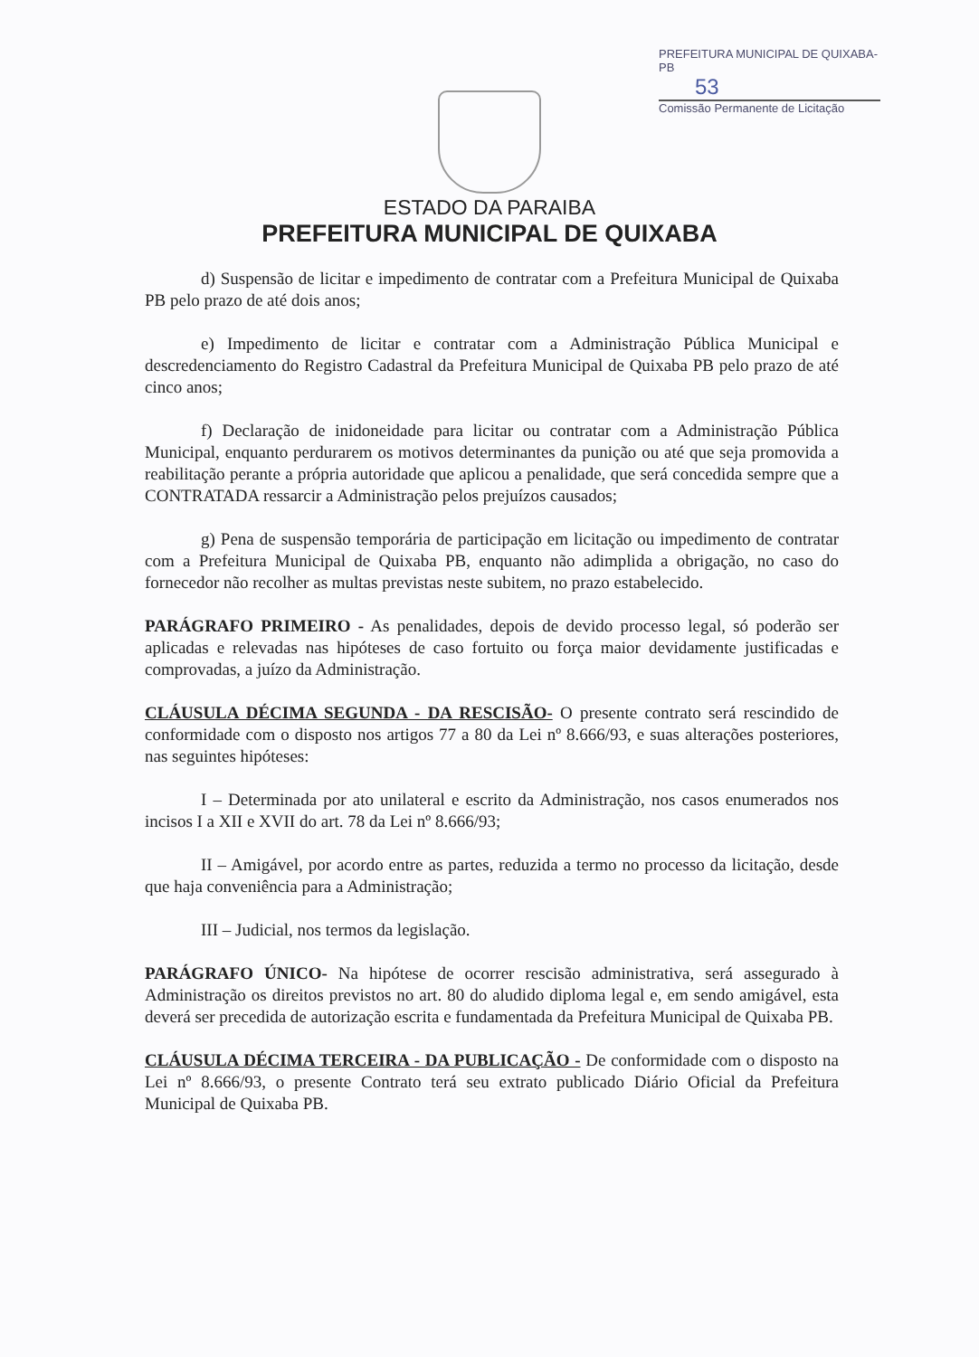PREFEITURA MUNICIPAL DE QUIXABA-PB
53
Comissão Permanente de Licitação
ESTADO DA PARAIBA
PREFEITURA MUNICIPAL DE QUIXABA
d) Suspensão de licitar e impedimento de contratar com a Prefeitura Municipal de Quixaba PB pelo prazo de até dois anos;
e) Impedimento de licitar e contratar com a Administração Pública Municipal e descredenciamento do Registro Cadastral da Prefeitura Municipal de Quixaba PB pelo prazo de até cinco anos;
f) Declaração de inidoneidade para licitar ou contratar com a Administração Pública Municipal, enquanto perdurarem os motivos determinantes da punição ou até que seja promovida a reabilitação perante a própria autoridade que aplicou a penalidade, que será concedida sempre que a CONTRATADA ressarcir a Administração pelos prejuízos causados;
g) Pena de suspensão temporária de participação em licitação ou impedimento de contratar com a Prefeitura Municipal de Quixaba PB, enquanto não adimplida a obrigação, no caso do fornecedor não recolher as multas previstas neste subitem, no prazo estabelecido.
PARÁGRAFO PRIMEIRO - As penalidades, depois de devido processo legal, só poderão ser aplicadas e relevadas nas hipóteses de caso fortuito ou força maior devidamente justificadas e comprovadas, a juízo da Administração.
CLÁUSULA DÉCIMA SEGUNDA - DA RESCISÃO- O presente contrato será rescindido de conformidade com o disposto nos artigos 77 a 80 da Lei nº 8.666/93, e suas alterações posteriores, nas seguintes hipóteses:
I – Determinada por ato unilateral e escrito da Administração, nos casos enumerados nos incisos I a XII e XVII do art. 78 da Lei nº 8.666/93;
II – Amigável, por acordo entre as partes, reduzida a termo no processo da licitação, desde que haja conveniência para a Administração;
III – Judicial, nos termos da legislação.
PARÁGRAFO ÚNICO- Na hipótese de ocorrer rescisão administrativa, será assegurado à Administração os direitos previstos no art. 80 do aludido diploma legal e, em sendo amigável, esta deverá ser precedida de autorização escrita e fundamentada da Prefeitura Municipal de Quixaba PB.
CLÁUSULA DÉCIMA TERCEIRA - DA PUBLICAÇÃO - De conformidade com o disposto na Lei nº 8.666/93, o presente Contrato terá seu extrato publicado Diário Oficial da Prefeitura Municipal de Quixaba PB.